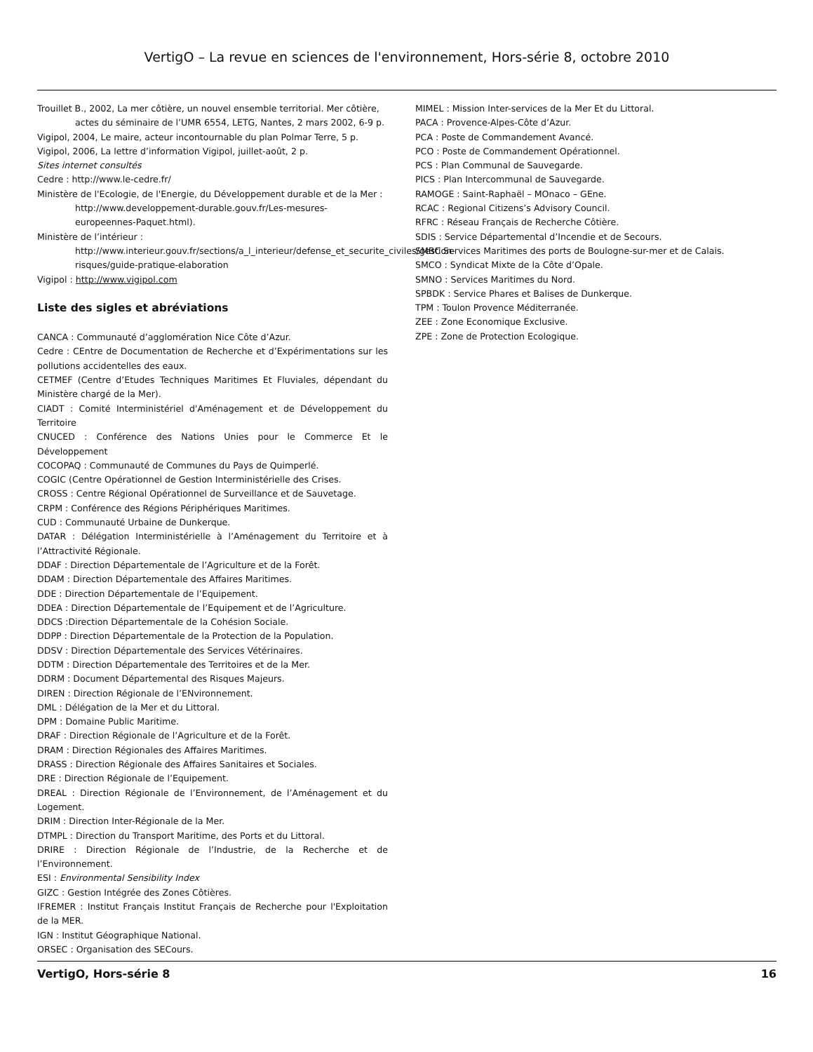VertigO – La revue en sciences de l'environnement, Hors-série 8, octobre 2010
Trouillet B., 2002, La mer côtière, un nouvel ensemble territorial. Mer côtière, actes du séminaire de l’UMR 6554, LETG, Nantes, 2 mars 2002, 6-9 p.
Vigipol, 2004, Le maire, acteur incontournable du plan Polmar Terre, 5 p.
Vigipol, 2006, La lettre d’information Vigipol, juillet-août, 2 p.
Sites internet consultés
Cedre : http://www.le-cedre.fr/
Ministère de l'Ecologie, de l'Energie, du Développement durable et de la Mer : http://www.developpement-durable.gouv.fr/Les-mesures-europeennes-Paquet.html).
Ministère de l’intérieur : http://www.interieur.gouv.fr/sections/a_l_interieur/defense_et_securite_civiles/gestion-risques/guide-pratique-elaboration
Vigipol : http://www.vigipol.com
Liste des sigles et abréviations
CANCA : Communauté d’agglomération Nice Côte d’Azur.
Cedre : CEntre de Documentation de Recherche et d’Expérimentations sur les pollutions accidentelles des eaux.
CETMEF (Centre d’Etudes Techniques Maritimes Et Fluviales, dépendant du Ministère chargé de la Mer).
CIADT : Comité Interministériel d'Aménagement et de Développement du Territoire
CNUCED : Conférence des Nations Unies pour le Commerce Et le Développement
COCOPAQ : Communauté de Communes du Pays de Quimperlé.
COGIC (Centre Opérationnel de Gestion Interministérielle des Crises.
CROSS : Centre Régional Opérationnel de Surveillance et de Sauvetage.
CRPM : Conférence des Régions Périphériques Maritimes.
CUD : Communauté Urbaine de Dunkerque.
DATAR : Délégation Interministérielle à l’Aménagement du Territoire et à l’Attractivité Régionale.
DDAF : Direction Départementale de l’Agriculture et de la Forêt.
DDAM : Direction Départementale des Affaires Maritimes.
DDE : Direction Départementale de l’Equipement.
DDEA : Direction Départementale de l’Equipement et de l’Agriculture.
DDCS :Direction Départementale de la Cohésion Sociale.
DDPP : Direction Départementale de la Protection de la Population.
DDSV : Direction Départementale des Services Vétérinaires.
DDTM : Direction Départementale des Territoires et de la Mer.
DDRM : Document Départemental des Risques Majeurs.
DIREN : Direction Régionale de l’ENvironnement.
DML : Délégation de la Mer et du Littoral.
DPM : Domaine Public Maritime.
DRAF : Direction Régionale de l’Agriculture et de la Forêt.
DRAM : Direction Régionales des Affaires Maritimes.
DRASS : Direction Régionale des Affaires Sanitaires et Sociales.
DRE : Direction Régionale de l’Equipement.
DREAL : Direction Régionale de l’Environnement, de l’Aménagement et du Logement.
DRIM : Direction Inter-Régionale de la Mer.
DTMPL : Direction du Transport Maritime, des Ports et du Littoral.
DRIRE : Direction Régionale de l’Industrie, de la Recherche et de l’Environnement.
ESI : Environmental Sensibility Index
GIZC : Gestion Intégrée des Zones Côtières.
IFREMER : Institut Français Institut Français de Recherche pour l'Exploitation de la MER.
IGN : Institut Géographique National.
ORSEC : Organisation des SECours.
MIMEL : Mission Inter-services de la Mer Et du Littoral.
PACA : Provence-Alpes-Côte d’Azur.
PCA : Poste de Commandement Avancé.
PCO : Poste de Commandement Opérationnel.
PCS : Plan Communal de Sauvegarde.
PICS : Plan Intercommunal de Sauvegarde.
RAMOGE : Saint-Raphaël – MOnaco – GEne.
RCAC : Regional Citizens’s Advisory Council.
RFRC : Réseau Français de Recherche Côtière.
SDIS : Service Départemental d’Incendie et de Secours.
SMBC Services Maritimes des ports de Boulogne-sur-mer et de Calais.
SMCO : Syndicat Mixte de la Côte d’Opale.
SMNO : Services Maritimes du Nord.
SPBDK : Service Phares et Balises de Dunkerque.
TPM : Toulon Provence Méditerranée.
ZEE : Zone Economique Exclusive.
ZPE : Zone de Protection Ecologique.
VertigO, Hors-série 8 16